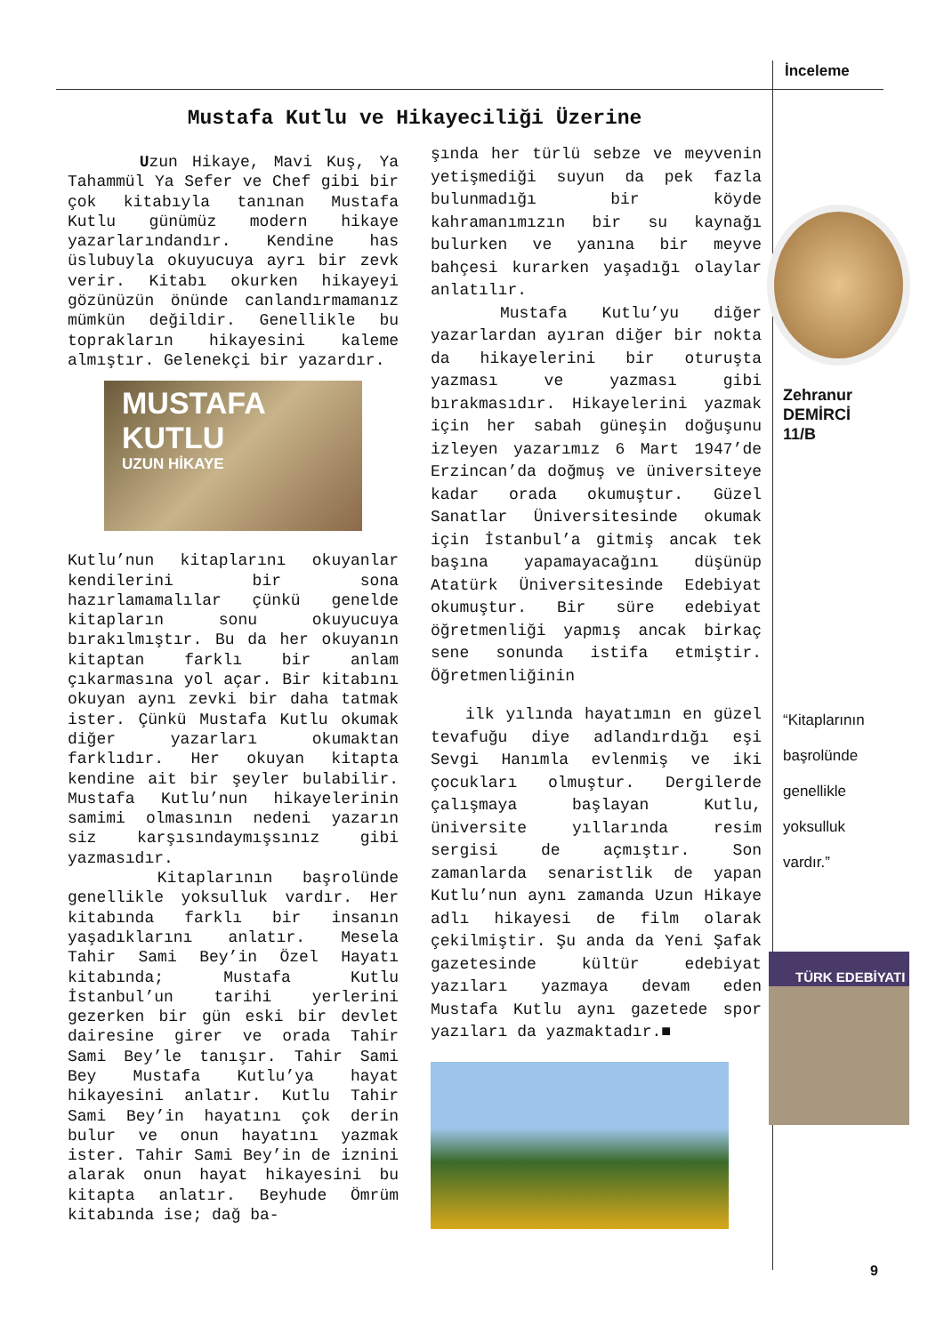İnceleme
Mustafa Kutlu ve Hikayeciliği Üzerine
Uzun Hikaye, Mavi Kuş, Ya Tahammül Ya Sefer ve Chef gibi bir çok kitabıyla tanınan Mustafa Kutlu günümüz modern hikaye yazarlarındandır. Kendine has üslubuyla okuyucuya ayrı bir zevk verir. Kitabı okurken hikayeyi gözünüzün önünde canlandırmamanız mümkün değildir. Genellikle bu toprakların hikayesini kaleme almıştır. Gelenekçi bir yazardır.
MUSTAFA
KUTLU
UZUN HİKAYE
Kutlu’nun kitaplarını okuyanlar kendilerini bir sona hazırlamamalılar çünkü genelde kitapların sonu okuyucuya bırakılmıştır. Bu da her okuyanın kitaptan farklı bir anlam çıkarmasına yol açar. Bir kitabını okuyan aynı zevki bir daha tatmak ister. Çünkü Mustafa Kutlu okumak diğer yazarları okumaktan farklıdır. Her okuyan kitapta kendine ait bir şeyler bulabilir. Mustafa Kutlu’nun hikayelerinin samimi olmasının nedeni yazarın siz karşısındaymışsınız gibi yazmasıdır.
Kitaplarının başrolünde genellikle yoksulluk vardır. Her kitabında farklı bir insanın yaşadıklarını anlatır. Mesela Tahir Sami Bey’in Özel Hayatı kitabında; Mustafa Kutlu İstanbul’un tarihi yerlerini gezerken bir gün eski bir devlet dairesine girer ve orada Tahir Sami Bey’le tanışır. Tahir Sami Bey Mustafa Kutlu’ya hayat hikayesini anlatır. Kutlu Tahir Sami Bey’in hayatını çok derin bulur ve onun hayatını yazmak ister. Tahir Sami Bey’in de iznini alarak onun hayat hikayesini bu kitapta anlatır. Beyhude Ömrüm kitabında ise; dağ ba-
şında her türlü sebze ve meyvenin yetişmediği suyun da pek fazla bulunmadığı bir köyde kahramanımızın bir su kaynağı bulurken ve yanına bir meyve bahçesi kurarken yaşadığı olaylar anlatılır.
Mustafa Kutlu’yu diğer yazarlardan ayıran diğer bir nokta da hikayelerini bir oturuşta yazması ve yazması gibi bırakmasıdır. Hikayelerini yazmak için her sabah güneşin doğuşunu izleyen yazarımız 6 Mart 1947’de Erzincan’da doğmuş ve üniversiteye kadar orada okumuştur. Güzel Sanatlar Üniversitesinde okumak için İstanbul’a gitmiş ancak tek başına yapamayacağını düşünüp Atatürk Üniversitesinde Edebiyat okumuştur. Bir süre edebiyat öğretmenliği yapmış ancak birkaç sene sonunda istifa etmiştir. Öğretmenliğinin
ilk yılında hayatımın en güzel tevafuğu diye adlandırdığı eşi Sevgi Hanımla evlenmiş ve iki çocukları olmuştur. Dergilerde çalışmaya başlayan Kutlu, üniversite yıllarında resim sergisi de açmıştır. Son zamanlarda senaristlik de yapan Kutlu’nun aynı zamanda Uzun Hikaye adlı hikayesi de film olarak çekilmiştir. Şu anda da Yeni Şafak gazetesinde kültür edebiyat yazıları yazmaya devam eden Mustafa Kutlu aynı gazetede spor yazıları da yazmaktadır.■
Zehranur
DEMİRCİ
11/B
“Kitaplarının
başrolünde
genellikle
yoksulluk
vardır.”
TÜRK EDEBİYATI
9